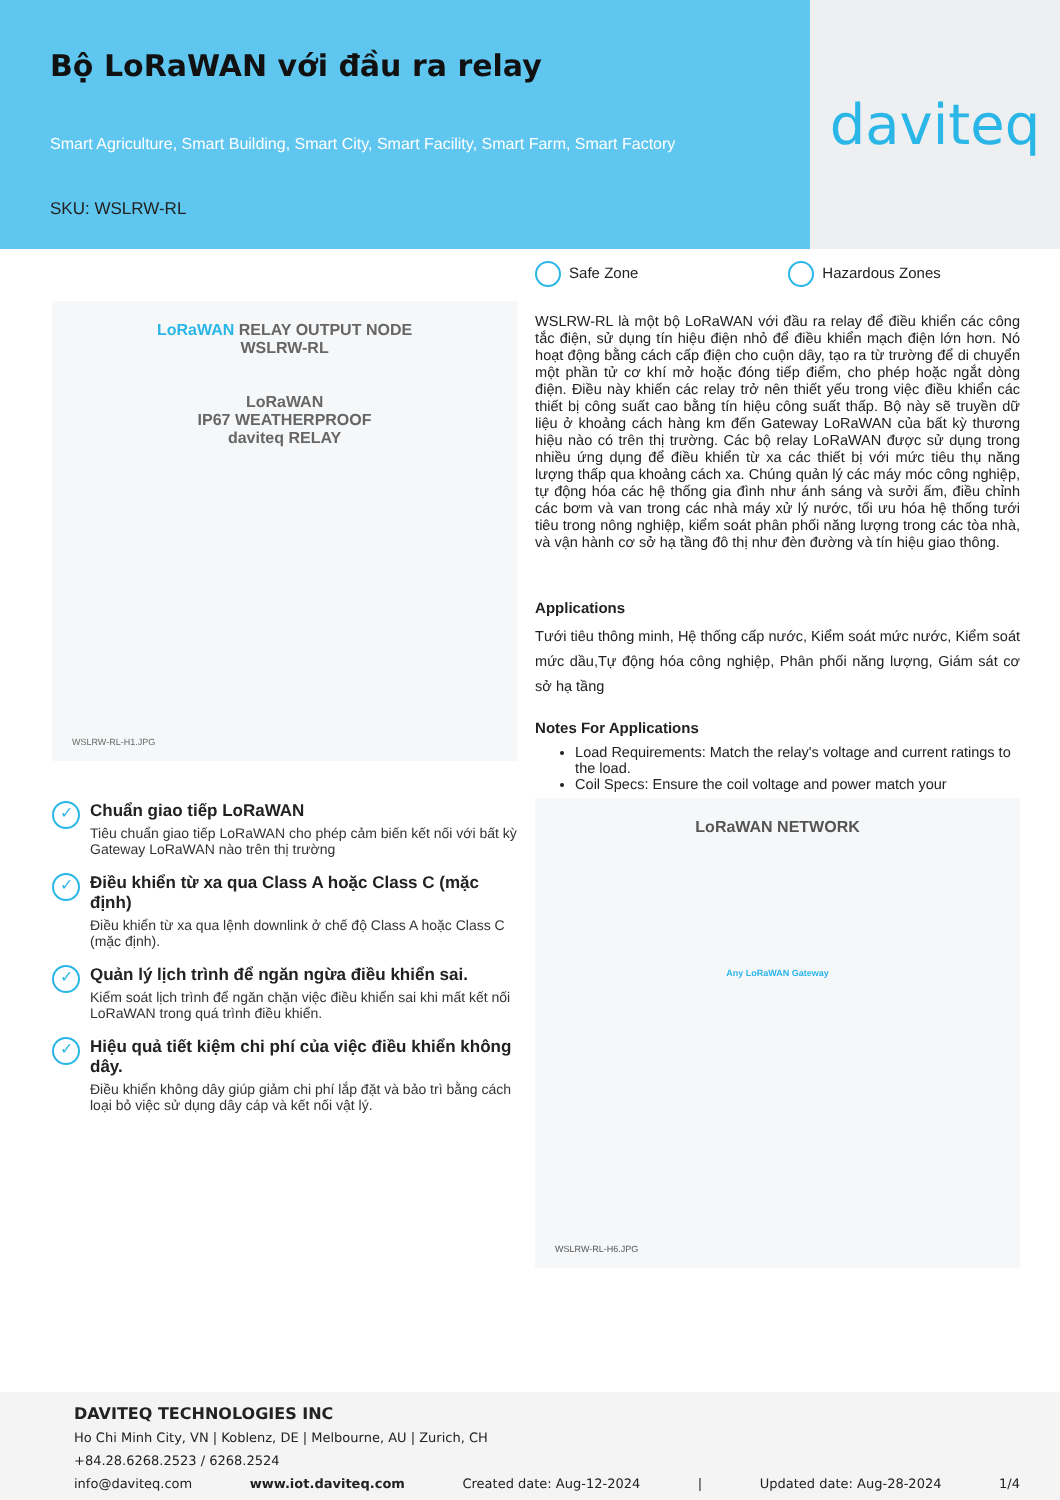Bộ LoRaWAN với đầu ra relay
Smart Agriculture, Smart Building, Smart City, Smart Facility, Smart Farm, Smart Factory
SKU: WSLRW-RL
daviteq
LoRaWAN RELAY OUTPUT NODE
WSLRW-RL
LoRaWAN
IP67 WEATHERPROOF
daviteq RELAY
WSLRW-RL-H1.JPG
✓
Chuẩn giao tiếp LoRaWAN
Tiêu chuẩn giao tiếp LoRaWAN cho phép cảm biến kết nối với bất kỳ Gateway LoRaWAN nào trên thị trường
✓
Điều khiển từ xa qua Class A hoặc Class C (mặc định)
Điều khiển từ xa qua lệnh downlink ở chế độ Class A hoặc Class C (mặc định).
✓
Quản lý lịch trình để ngăn ngừa điều khiển sai.
Kiểm soát lịch trình để ngăn chặn việc điều khiển sai khi mất kết nối LoRaWAN trong quá trình điều khiển.
✓
Hiệu quả tiết kiệm chi phí của việc điều khiển không dây.
Điều khiển không dây giúp giảm chi phí lắp đặt và bảo trì bằng cách loại bỏ việc sử dụng dây cáp và kết nối vật lý.
Safe Zone Hazardous Zones
WSLRW-RL là một bộ LoRaWAN với đầu ra relay để điều khiển các công tắc điện, sử dụng tín hiệu điện nhỏ để điều khiển mạch điện lớn hơn. Nó hoạt động bằng cách cấp điện cho cuộn dây, tạo ra từ trường để di chuyển một phần tử cơ khí mở hoặc đóng tiếp điểm, cho phép hoặc ngắt dòng điện. Điều này khiến các relay trở nên thiết yếu trong việc điều khiển các thiết bị công suất cao bằng tín hiệu công suất thấp. Bộ này sẽ truyền dữ liệu ở khoảng cách hàng km đến Gateway LoRaWAN của bất kỳ thương hiệu nào có trên thị trường. Các bộ relay LoRaWAN được sử dụng trong nhiều ứng dụng để điều khiển từ xa các thiết bị với mức tiêu thụ năng lượng thấp qua khoảng cách xa. Chúng quản lý các máy móc công nghiệp, tự động hóa các hệ thống gia đình như ánh sáng và sưởi ấm, điều chỉnh các bơm và van trong các nhà máy xử lý nước, tối ưu hóa hệ thống tưới tiêu trong nông nghiệp, kiểm soát phân phối năng lượng trong các tòa nhà, và vận hành cơ sở hạ tầng đô thị như đèn đường và tín hiệu giao thông.
Applications
Tưới tiêu thông minh, Hệ thống cấp nước, Kiểm soát mức nước, Kiểm soát mức dầu,Tự động hóa công nghiệp, Phân phối năng lượng, Giám sát cơ sở hạ tầng
Notes For Applications
Load Requirements: Match the relay's voltage and current ratings to the load.
Coil Specs: Ensure the coil voltage and power match your
LoRaWAN NETWORK
Any LoRaWAN Gateway
WSLRW-RL-H6.JPG
DAVITEQ TECHNOLOGIES INC
Ho Chi Minh City, VN | Koblenz, DE | Melbourne, AU | Zurich, CH
+84.28.6268.2523 / 6268.2524
info@daviteq.com www.iot.daviteq.com Created date: Aug-12-2024 | Updated date: Aug-28-2024 1/4